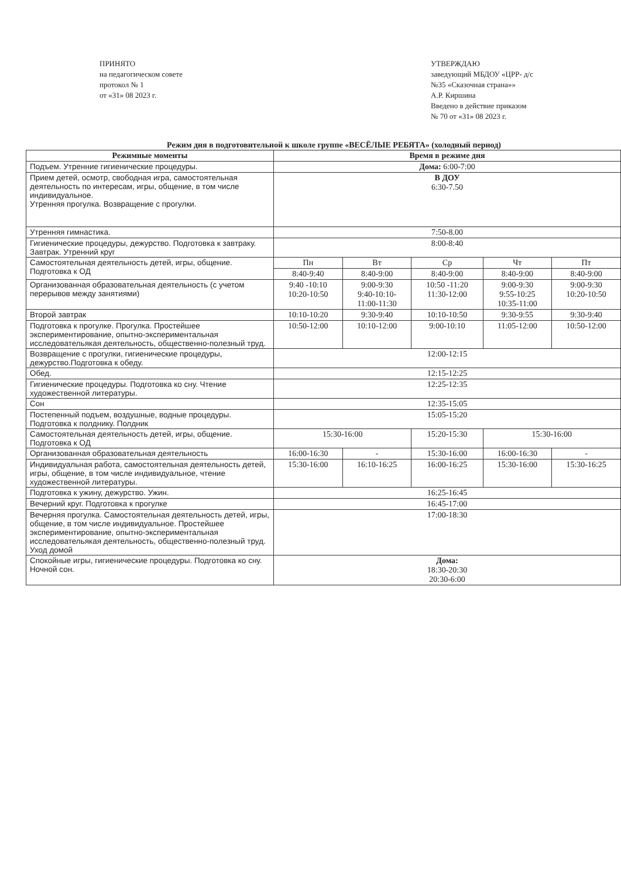ПРИНЯТО
на педагогическом совете
протокол № 1
от «31» 08 2023 г.
УТВЕРЖДАЮ
заведующий МБДОУ «ЦРР- д/с
№35 «Сказочная страна»»
А.Р. Киршина
Введено в действие приказом
№ 70 от «31» 08 2023 г.
Режим дня в подготовительной к школе группе «ВЕСЁЛЫЕ РЕБЯТА» (холодный период)
| Режимные моменты | Время в режиме дня | | | | |
| --- | --- | --- | --- | --- | --- |
| Подъем. Утренние гигиенические процедуры. | Дома: 6:00-7:00 | | | | |
| Прием детей, осмотр, свободная игра, самостоятельная деятельность по интересам, игры, общение, в том числе индивидуальное. Утренняя прогулка. Возвращение с прогулки. | В ДОУ 6:30-7.50 | | | | |
| Утренняя гимнастика. | 7:50-8.00 | | | | |
| Гигиенические процедуры, дежурство. Подготовка к завтраку. Завтрак. Утренний круг | 8:00-8:40 | | | | |
| Самостоятельная деятельность детей, игры, общение. Подготовка к ОД | Пн | Вт | Ср | Чт | Пт |
| | 8:40-9:40 | 8:40-9:00 | 8:40-9:00 | 8:40-9:00 | 8:40-9:00 |
| Организованная образовательная деятельность (с учетом перерывов между занятиями) | 9:40 -10:10 10:20-10:50 | 9:00-9:30 9:40-10:10- 11:00-11:30 | 10:50 -11:20 11:30-12:00 | 9:00-9:30 9:55-10:25 10:35-11:00 | 9:00-9:30 10:20-10:50 |
| Второй завтрак | 10:10-10:20 | 9:30-9:40 | 10:10-10:50 | 9:30-9:55 | 9:30-9:40 |
| Подготовка к прогулке. Прогулка. Простейшее экспериментирование, опытно-экспериментальная исследовательякая деятельность, общественно-полезный труд. | 10:50-12:00 | 10:10-12:00 | 9:00-10:10 | 11:05-12:00 | 10:50-12:00 |
| Возвращение с прогулки, гигиенические процедуры, дежурство.Подготовка к обеду. | 12:00-12:15 | | | | |
| Обед. | 12:15-12:25 | | | | |
| Гигиенические процедуры. Подготовка ко сну. Чтение художественной литературы. | 12:25-12:35 | | | | |
| Сон | 12:35-15:05 | | | | |
| Постепенный подъем, воздушные, водные процедуры. Подготовка к полднику. Полдник | 15:05-15:20 | | | | |
| Самостоятельная деятельность детей, игры, общение. Подготовка к ОД | 15:30-16:00 | | 15:20-15:30 | 15:30-16:00 | |
| Организованная образовательная деятельность | 16:00-16:30 | - | 15:30-16:00 | 16:00-16:30 | - |
| Индивидуальная работа, самостоятельная деятельность детей, игры, общение, в том числе индивидуальное, чтение художественной литературы. | 15:30-16:00 | 16:10-16:25 | 16:00-16:25 | 15:30-16:00 | 15:30-16:25 |
| Подготовка к ужину, дежурство. Ужин. | 16:25-16:45 | | | | |
| Вечерний круг. Подготовка к прогулке | 16:45-17:00 | | | | |
| Вечерняя прогулка. Самостоятельная деятельность детей, игры, общение, в том числе индивидуальное. Простейшее экспериментирование, опытно-экспериментальная исследовательякая деятельность, общественно-полезный труд. Уход домой | 17:00-18:30 | | | | |
| Спокойные игры, гигиенические процедуры. Подготовка ко сну. Ночной сон. | Дома: 18:30-20:30 20:30-6:00 | | | | |